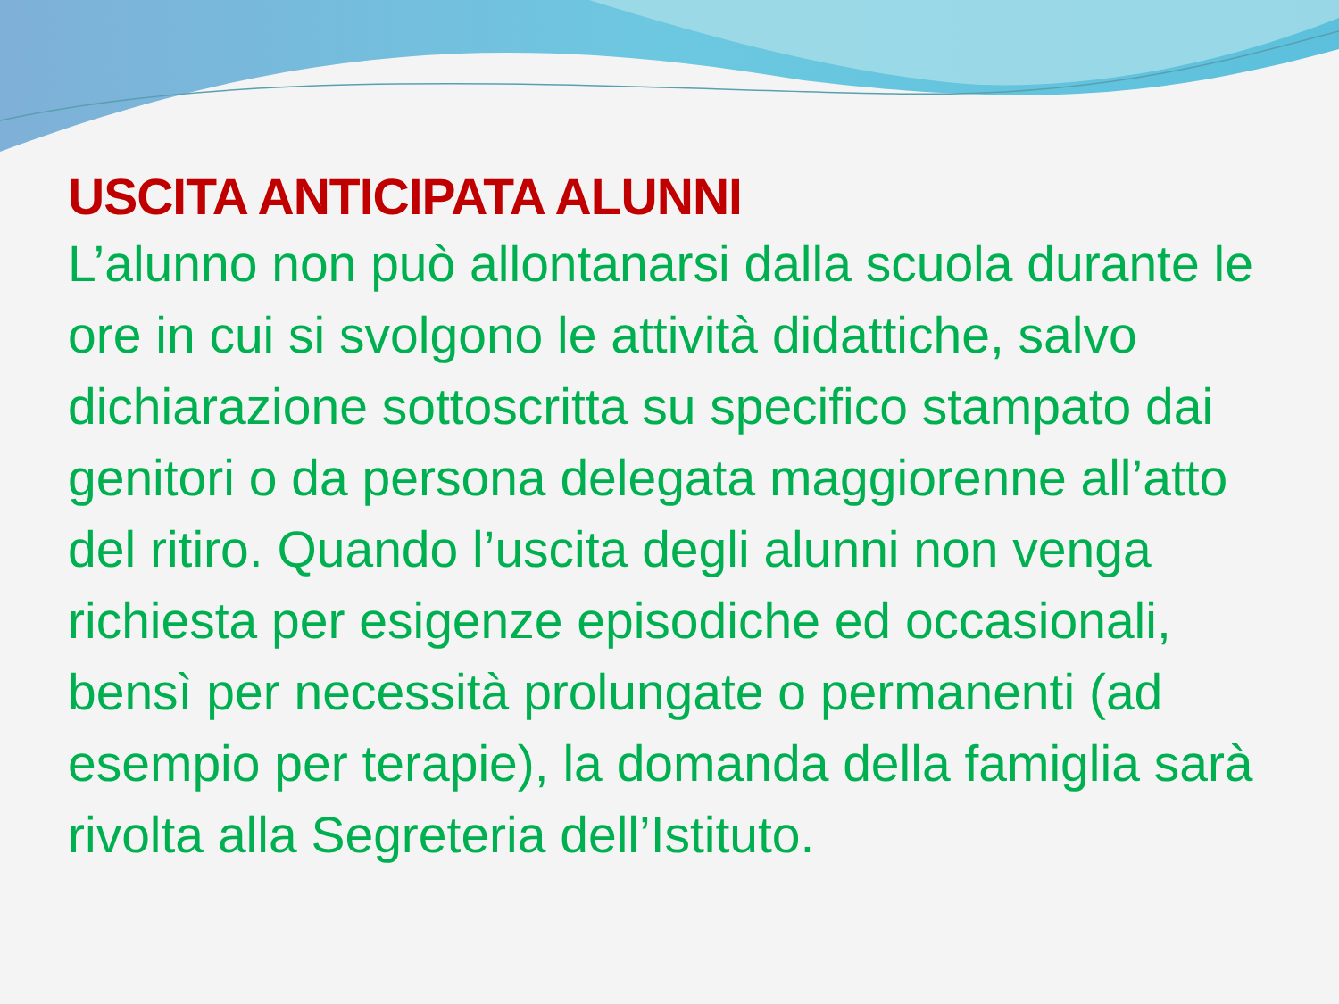USCITA ANTICIPATA ALUNNI
L’alunno non può allontanarsi dalla scuola durante le ore in cui si svolgono le attività didattiche, salvo dichiarazione sottoscritta su specifico stampato dai genitori o da persona delegata maggiorenne all’atto del ritiro. Quando l’uscita degli alunni non venga richiesta per esigenze episodiche ed occasionali, bensì per necessità prolungate o permanenti (ad esempio per terapie), la domanda della famiglia sarà rivolta alla Segreteria dell’Istituto.